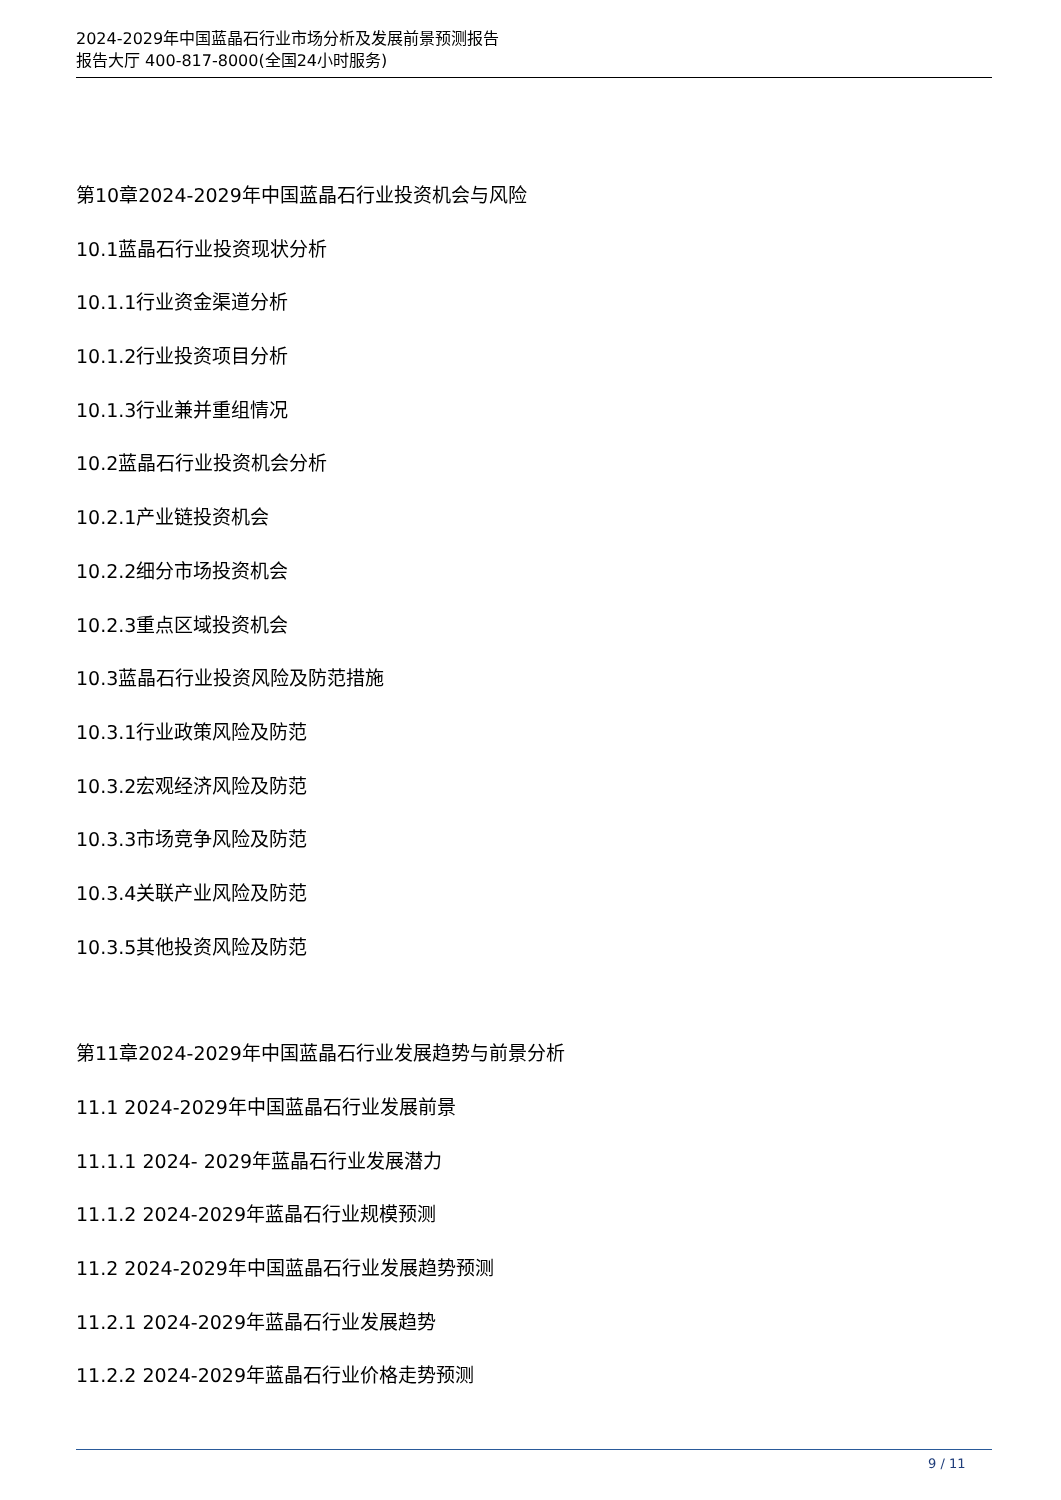2024-2029年中国蓝晶石行业市场分析及发展前景预测报告
报告大厅 400-817-8000(全国24小时服务)
第10章2024-2029年中国蓝晶石行业投资机会与风险
10.1蓝晶石行业投资现状分析
10.1.1行业资金渠道分析
10.1.2行业投资项目分析
10.1.3行业兼并重组情况
10.2蓝晶石行业投资机会分析
10.2.1产业链投资机会
10.2.2细分市场投资机会
10.2.3重点区域投资机会
10.3蓝晶石行业投资风险及防范措施
10.3.1行业政策风险及防范
10.3.2宏观经济风险及防范
10.3.3市场竞争风险及防范
10.3.4关联产业风险及防范
10.3.5其他投资风险及防范
第11章2024-2029年中国蓝晶石行业发展趋势与前景分析
11.1 2024-2029年中国蓝晶石行业发展前景
11.1.1 2024- 2029年蓝晶石行业发展潜力
11.1.2 2024-2029年蓝晶石行业规模预测
11.2 2024-2029年中国蓝晶石行业发展趋势预测
11.2.1 2024-2029年蓝晶石行业发展趋势
11.2.2 2024-2029年蓝晶石行业价格走势预测
9 / 11